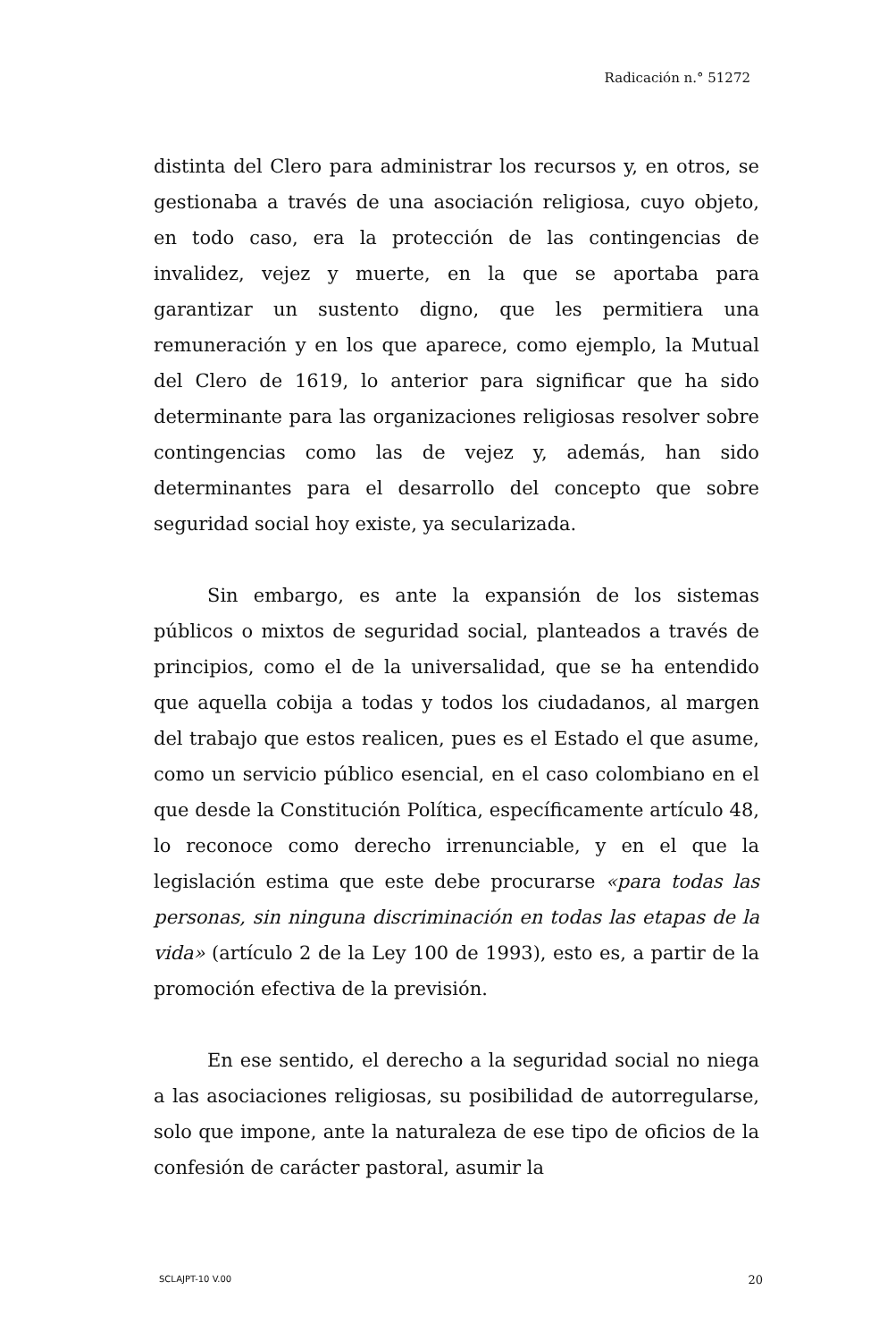Radicación n.° 51272
distinta del Clero para administrar los recursos y, en otros, se gestionaba a través de una asociación religiosa, cuyo objeto, en todo caso, era la protección de las contingencias de invalidez, vejez y muerte, en la que se aportaba para garantizar un sustento digno, que les permitiera una remuneración y en los que aparece, como ejemplo, la Mutual del Clero de 1619, lo anterior para significar que ha sido determinante para las organizaciones religiosas resolver sobre contingencias como las de vejez y, además, han sido determinantes para el desarrollo del concepto que sobre seguridad social hoy existe, ya secularizada.
Sin embargo, es ante la expansión de los sistemas públicos o mixtos de seguridad social, planteados a través de principios, como el de la universalidad, que se ha entendido que aquella cobija a todas y todos los ciudadanos, al margen del trabajo que estos realicen, pues es el Estado el que asume, como un servicio público esencial, en el caso colombiano en el que desde la Constitución Política, específicamente artículo 48, lo reconoce como derecho irrenunciable, y en el que la legislación estima que este debe procurarse «para todas las personas, sin ninguna discriminación en todas las etapas de la vida» (artículo 2 de la Ley 100 de 1993), esto es, a partir de la promoción efectiva de la previsión.
En ese sentido, el derecho a la seguridad social no niega a las asociaciones religiosas, su posibilidad de autorregularse, solo que impone, ante la naturaleza de ese tipo de oficios de la confesión de carácter pastoral, asumir la
SCLAJPT-10 V.00 20